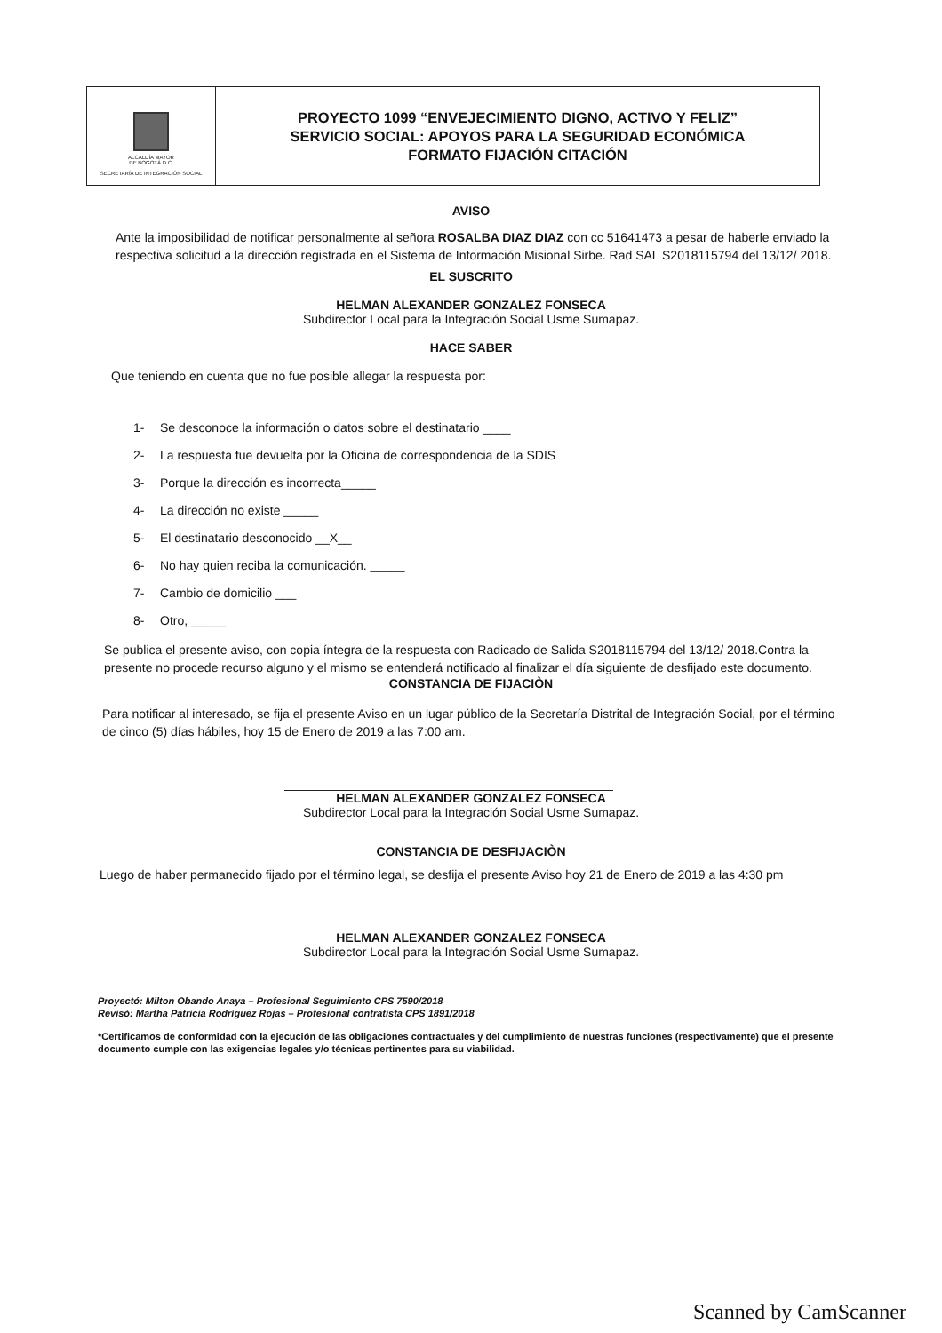| ALCALDÍA MAYOR DE BOGOTÁ D.C. SECRETARÍA DE INTEGRACIÓN SOCIAL | PROYECTO 1099 “ENVEJECIMIENTO DIGNO, ACTIVO Y FELIZ” SERVICIO SOCIAL: APOYOS PARA LA SEGURIDAD ECONÓMICA FORMATO FIJACIÓN CITACIÓN |
AVISO
Ante la imposibilidad de notificar personalmente al señora ROSALBA DIAZ DIAZ con cc 51641473 a pesar de haberle enviado la respectiva solicitud a la dirección registrada en el Sistema de Información Misional Sirbe. Rad SAL S2018115794 del 13/12/ 2018.
EL SUSCRITO
HELMAN ALEXANDER GONZALEZ FONSECA
Subdirector Local para la Integración Social Usme Sumapaz.
HACE SABER
Que teniendo en cuenta que no fue posible allegar la respuesta por:
1- Se desconoce la información o datos sobre el destinatario ____
2- La respuesta fue devuelta por la Oficina de correspondencia de la SDIS
3- Porque la dirección es incorrecta_____
4- La dirección no existe _____
5- El destinatario desconocido __X__
6- No hay quien reciba la comunicación. _____
7- Cambio de domicilio ___
8- Otro, _____
Se publica el presente aviso, con copia íntegra de la respuesta con Radicado de Salida S2018115794 del 13/12/ 2018.Contra la presente no procede recurso alguno y el mismo se entenderá notificado al finalizar el día siguiente de desfijado este documento.
CONSTANCIA DE FIJACIÒN
Para notificar al interesado, se fija el presente Aviso en un lugar público de la Secretaría Distrital de Integración Social, por el término de cinco (5) días hábiles, hoy 15 de Enero de 2019 a las 7:00 am.
HELMAN ALEXANDER GONZALEZ FONSECA
Subdirector Local para la Integración Social Usme Sumapaz.
CONSTANCIA DE DESFIJACIÒN
Luego de haber permanecido fijado por el término legal, se desfija el presente Aviso hoy 21 de Enero de 2019 a las 4:30 pm
HELMAN ALEXANDER GONZALEZ FONSECA
Subdirector Local para la Integración Social Usme Sumapaz.
Proyectó: Milton Obando Anaya – Profesional Seguimiento CPS 7590/2018
Revisó: Martha Patricia Rodríguez Rojas – Profesional contratista CPS 1891/2018
*Certificamos de conformidad con la ejecución de las obligaciones contractuales y del cumplimiento de nuestras funciones (respectivamente) que el presente documento cumple con las exigencias legales y/o técnicas pertinentes para su viabilidad.
Scanned by CamScanner